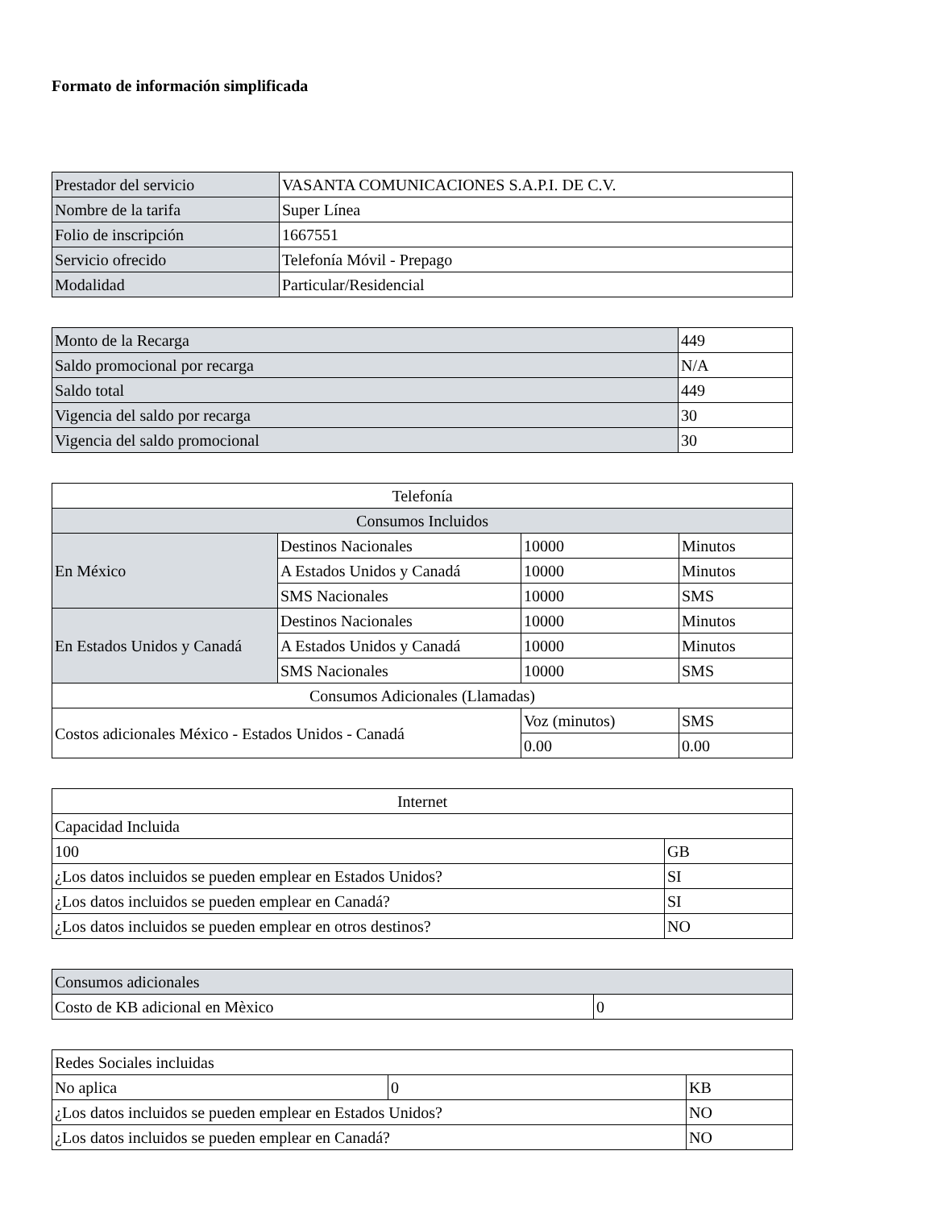Formato de información simplificada
| Prestador del servicio | VASANTA COMUNICACIONES S.A.P.I. DE C.V. |
| Nombre de la tarifa | Super Línea |
| Folio de inscripción | 1667551 |
| Servicio ofrecido | Telefonía Móvil - Prepago |
| Modalidad | Particular/Residencial |
| Monto de la Recarga | 449 |
| Saldo promocional por recarga | N/A |
| Saldo total | 449 |
| Vigencia del saldo por recarga | 30 |
| Vigencia del saldo promocional | 30 |
| Telefonía | | | |
| Consumos Incluidos | | | |
| En México | Destinos Nacionales | 10000 | Minutos |
| | A Estados Unidos y Canadá | 10000 | Minutos |
| | SMS Nacionales | 10000 | SMS |
| En Estados Unidos y Canadá | Destinos Nacionales | 10000 | Minutos |
| | A Estados Unidos y Canadá | 10000 | Minutos |
| | SMS Nacionales | 10000 | SMS |
| Consumos Adicionales (Llamadas) | | | |
| Costos adicionales México - Estados Unidos - Canadá | | Voz (minutos) | SMS |
| | | 0.00 | 0.00 |
| Internet | |
| Capacidad Incluida | |
| 100 | GB |
| ¿Los datos incluidos se pueden emplear en Estados Unidos? | SI |
| ¿Los datos incluidos se pueden emplear en Canadá? | SI |
| ¿Los datos incluidos se pueden emplear en otros destinos? | NO |
| Consumos adicionales | |
| Costo de KB adicional en Mèxico | 0 |
| Redes Sociales incluidas | | |
| No aplica | 0 | KB |
| ¿Los datos incluidos se pueden emplear en Estados Unidos? | | NO |
| ¿Los datos incluidos se pueden emplear en Canadá? | | NO |